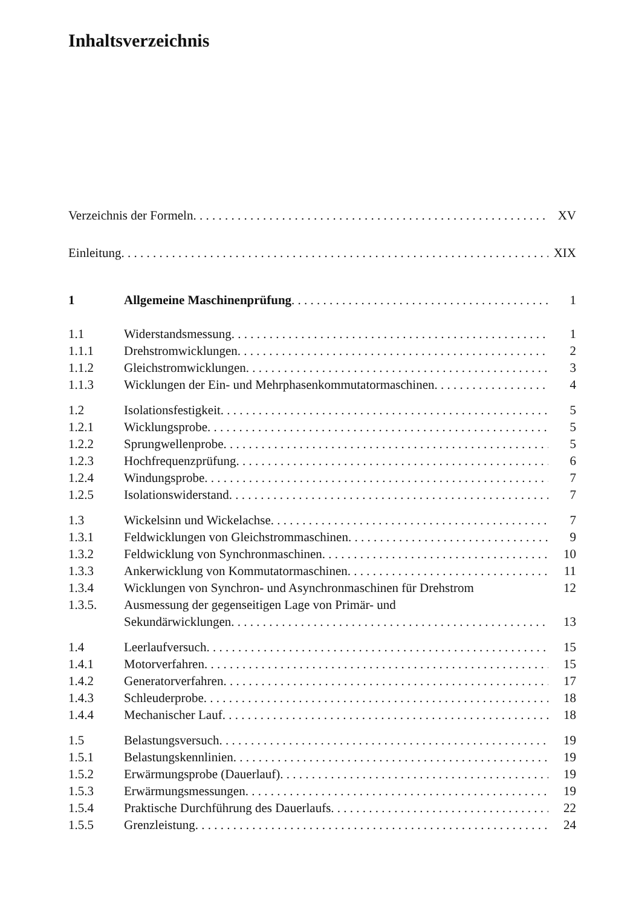Inhaltsverzeichnis
Verzeichnis der Formeln XV
Einleitung XIX
1 Allgemeine Maschinenprüfung 1
1.1 Widerstandsmessung 1
1.1.1 Drehstromwicklungen 2
1.1.2 Gleichstromwicklungen 3
1.1.3 Wicklungen der Ein- und Mehrphasenkommutatormaschinen 4
1.2 Isolationsfestigkeit 5
1.2.1 Wicklungsprobe 5
1.2.2 Sprungwellenprobe 5
1.2.3 Hochfrequenzprüfung 6
1.2.4 Windungsprobe 7
1.2.5 Isolationswiderstand 7
1.3 Wickelsinn und Wickelachse 7
1.3.1 Feldwicklungen von Gleichstrommaschinen 9
1.3.2 Feldwicklung von Synchronmaschinen 10
1.3.3 Ankerwicklung von Kommutatormaschinen 11
1.3.4 Wicklungen von Synchron- und Asynchronmaschinen für Drehstrom 12
1.3.5. Ausmessung der gegenseitigen Lage von Primär- und
Sekundärwicklungen 13
1.4 Leerlaufversuch 15
1.4.1 Motorverfahren 15
1.4.2 Generatorverfahren 17
1.4.3 Schleuderprobe 18
1.4.4 Mechanischer Lauf 18
1.5 Belastungsversuch 19
1.5.1 Belastungskennlinien 19
1.5.2 Erwärmungsprobe (Dauerlauf) 19
1.5.3 Erwärmungsmessungen 19
1.5.4 Praktische Durchführung des Dauerlaufs 22
1.5.5 Grenzleistung 24